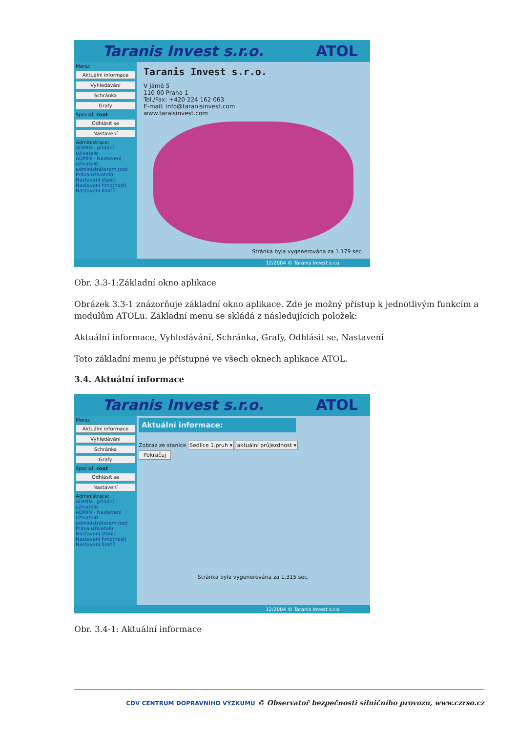Taranis Invest s.r.o. ATOL
Menu:
Aktuální informace
Vyhledávání
Schránka
Grafy
Special: root
Odhlásit se
Nastavení
Administrace:
ADMIN - přidání uživatele
ADMIN - Nastavení uživatelů administrátorem root
Práva uživatelů
Nastavení stanic
Nastavení hmotnosti
Nastavení limitů
Taranis Invest s.r.o.
V Jámě 5
110 00 Praha 1
Tel./Fax: +420 224 162 063
E-mail: info@taranisinvest.com
www.taraisinvest.com
Stránka byla vygenerována za 1.179 sec.
12/2004 © Taranis Invest s.r.o.
Obr. 3.3-1:Základní okno aplikace
Obrázek 3.3-1 znázorňuje základní okno aplikace. Zde je možný přístup k jednotlivým funkcím a modulům ATOLu. Základní menu se skládá z následujících položek:
Aktuální informace, Vyhledávání, Schránka, Grafy, Odhlásit se, Nastavení
Toto základní menu je přístupné ve všech oknech aplikace ATOL.
3.4. Aktuální informace
Taranis Invest s.r.o. ATOL
Menu:
Aktuální informace
Vyhledávání
Schránka
Grafy
Special: root
Odhlásit se
Nastavení
Administrace:
ADMIN - přidání uživatele
ADMIN - Nastavení uživatelů administrátorem root
Práva uživatelů
Nastavení stanic
Nastavení hmotnosti
Nastavení limitů
Aktuální informace:
Zobraz ze stanice Sedlice 1.pruh ▾ aktuální průjezdnost ▾
Pokračuj
Stránka byla vygenerována za 1.315 sec.
12/2004 © Taranis Invest s.r.o.
Obr. 3.4-1: Aktuální informace
CDV CENTRUM DOPRAVNÍHO VÝZKUMU © Observatoř bezpečnosti silničního provozu, www.czrso.cz